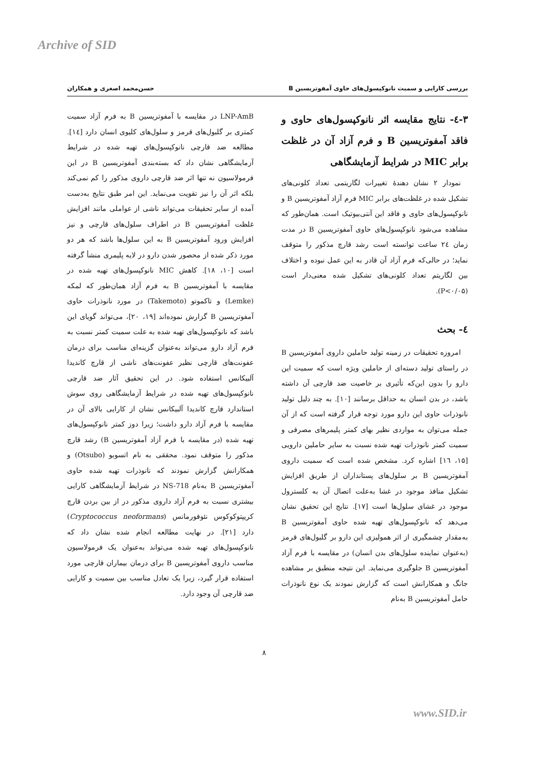Archive of SID
بررسی کارایی و سمیت نانوکپسول‌های حاوی آمفوتریسین B حسن‌محمد اصغری و همکاران
۳-٤- نتایج مقایسه اثر نانوکپسول‌های حاوی و فاقد آمفوتریسین B و فرم آزاد آن در غلظت برابر MIC در شرایط آزمایشگاهی
نمودار ۲ نشان دهندهٔ تغییرات لگاریتمی تعداد کلونی‌های تشکیل شده در غلظت‌های برابر MIC فرم آزاد آمفوتریسین B و نانوکپسول‌های حاوی و فاقد این آنتی‌بیوتیک است. همان‌طور که مشاهده می‌شود نانوکپسول‌های حاوی آمفوتریسین B در مدت زمان ٢٤ ساعت توانسته است رشد قارچ مذکور را متوقف نماید؛ در حالی‌که فرم آزاد آن قادر به این عمل نبوده و اختلاف بین لگاریتم تعداد کلونی‌های تشکیل شده معنی‌دار است (P<۰/۰۵).
٤- بحث
امروزه تحقیقات در زمینه تولید حاملین داروی آمفوتریسین B در راستای تولید دسته‌ای از حاملین ویژه است که سمیت این دارو را بدون این‌که تأثیری بر خاصیت ضد قارچی آن داشته باشد، در بدن انسان به حداقل برسانند [۱۰]. به چند دلیل تولید نانوذرات حاوی این دارو مورد توجه قرار گرفته است که از آن جمله می‌توان به مواردی نظیر بهای کمتر پلیمرهای مصرفی و سمیت کمتر نانوذرات تهیه شده نسبت به سایر حاملین دارویی [۱۵، ١٦] اشاره کرد. مشخص شده است که سمیت داروی آمفوتریسین B بر سلول‌های پستانداران از طریق افزایش تشکیل منافذ موجود در غشا به‌علت اتصال آن به کلسترول موجود در غشای سلول‌ها است [۱۷]. نتایج این تحقیق نشان می‌دهد که نانوکپسول‌های تهیه شده حاوی آمفوتریسین B به‌مقدار چشمگیری از اثر همولیزی این دارو بر گلبول‌های قرمز (به‌عنوان نماینده سلول‌های بدن انسان) در مقایسه با فرم آزاد آمفوتریسین B جلوگیری می‌نماید. این نتیجه منطبق بر مشاهده جانگ و همکارانش است که گزارش نمودند یک نوع نانوذرات حامل آمفوتریسین B به‌نام
LNP-AmB در مقایسه با آمفوتریسین B به فرم آزاد سمیت کمتری بر گلبول‌های قرمز و سلول‌های کلیوی انسان دارد [١٤]. مطالعه ضد قارچی نانوکپسول‌های تهیه شده در شرایط آزمایشگاهی نشان داد که بسته‌بندی آمفوتریسین B در این فرمولاسیون نه تنها اثر ضد قارچی داروی مذکور را کم نمی‌کند بلکه اثر آن را نیز تقویت می‌نماید. این امر طبق نتایج به‌دست آمده از سایر تحقیقات می‌تواند ناشی از عواملی مانند افزایش غلظت آمفوتریسین B در اطراف سلول‌های قارچی و نیز افزایش ورود آمفوتریسین B به این سلول‌ها باشد که هر دو مورد ذکر شده از محصور شدن دارو در لایه پلیمری منشأ گرفته است [۱۰، ۱۸]. کاهش MIC نانوکپسول‌های تهیه شده در مقایسه با آمفوتریسین B به فرم آزاد همان‌طور که لمکه (Lemke) و تاکموتو (Takemoto) در مورد نانوذرات حاوی آمفوتریسین B گزارش نموده‌اند [۱۹، ۲۰]، می‌تواند گویای این باشد که نانوکپسول‌های تهیه شده به علت سمیت کمتر نسبت به فرم آزاد دارو می‌تواند به‌عنوان گزینه‌ای مناسب برای درمان عفونت‌های قارچی نظیر عفونت‌های ناشی از قارچ کاندیدا آلبیکانس استفاده شود. در این تحقیق آثار ضد قارچی نانوکپسول‌های تهیه شده در شرایط آزمایشگاهی روی سوش استاندارد قارچ کاندیدا آلبیکانس نشان از کارایی بالای آن در مقایسه با فرم آزاد دارو داشت؛ زیرا دوز کمتر نانوکپسول‌های تهیه شده (در مقایسه با فرم آزاد آمفوتریسین B) رشد قارچ مذکور را متوقف نمود. محققی به نام اتسوبو (Otsubo) و همکارانش گزارش نمودند که نانوذرات تهیه شده حاوی آمفوتریسین B به‌نام NS-718 در شرایط آزمایشگاهی کارایی بیشتری نسبت به فرم آزاد داروی مذکور در از بین بردن قارچ کریپتوکوکوس نئوفورمانس (Cryptococcus neoformans) دارد [۲۱]. در نهایت مطالعه انجام شده نشان داد که نانوکپسول‌های تهیه شده می‌تواند به‌عنوان یک فرمولاسیون مناسب داروی آمفوتریسین B برای درمان بیماران قارچی مورد استفاده قرار گیرد، زیرا یک تعادل مناسب بین سمیت و کارایی ضد قارچی آن وجود دارد.
۸
www.SID.ir